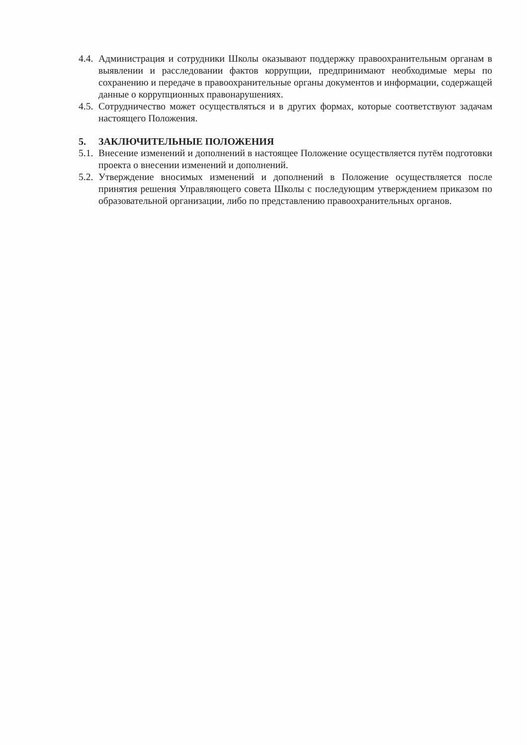4.4. Администрация и сотрудники Школы оказывают поддержку правоохранительным органам в выявлении и расследовании фактов коррупции, предпринимают необходимые меры по сохранению и передаче в правоохранительные органы документов и информации, содержащей данные о коррупционных правонарушениях.
4.5. Сотрудничество может осуществляться и в других формах, которые соответствуют задачам настоящего Положения.
5. ЗАКЛЮЧИТЕЛЬНЫЕ ПОЛОЖЕНИЯ
5.1. Внесение изменений и дополнений в настоящее Положение осуществляется путём подготовки проекта о внесении изменений и дополнений.
5.2. Утверждение вносимых изменений и дополнений в Положение осуществляется после принятия решения Управляющего совета Школы с последующим утверждением приказом по образовательной организации, либо по представлению правоохранительных органов.